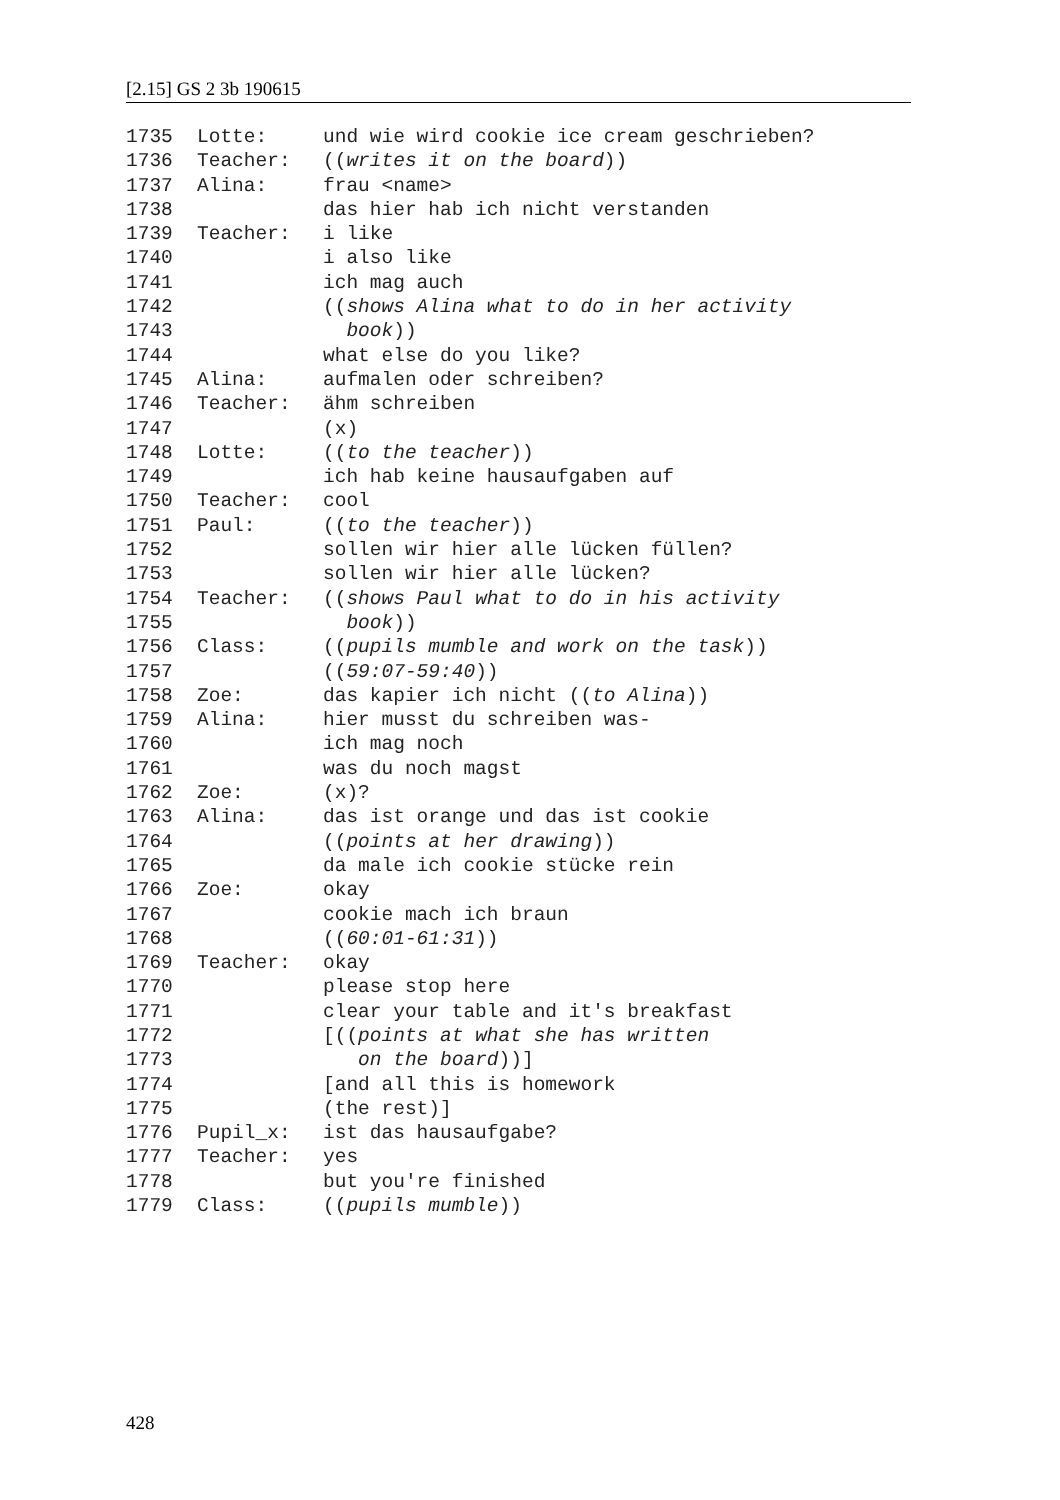[2.15] GS 2 3b 190615
1735 Lotte: und wie wird cookie ice cream geschrieben?
1736 Teacher: ((writes it on the board))
1737 Alina: frau <name>
1738 das hier hab ich nicht verstanden
1739 Teacher: i like
1740 i also like
1741 ich mag auch
1742 ((shows Alina what to do in her activity
1743 book))
1744 what else do you like?
1745 Alina: aufmalen oder schreiben?
1746 Teacher: ähm schreiben
1747 (x)
1748 Lotte: ((to the teacher))
1749 ich hab keine hausaufgaben auf
1750 Teacher: cool
1751 Paul: ((to the teacher))
1752 sollen wir hier alle lücken füllen?
1753 sollen wir hier alle lücken?
1754 Teacher: ((shows Paul what to do in his activity
1755 book))
1756 Class: ((pupils mumble and work on the task))
1757 ((59:07-59:40))
1758 Zoe: das kapier ich nicht ((to Alina))
1759 Alina: hier musst du schreiben was-
1760 ich mag noch
1761 was du noch magst
1762 Zoe: (x)?
1763 Alina: das ist orange und das ist cookie
1764 ((points at her drawing))
1765 da male ich cookie stücke rein
1766 Zoe: okay
1767 cookie mach ich braun
1768 ((60:01-61:31))
1769 Teacher: okay
1770 please stop here
1771 clear your table and it's breakfast
1772 [((points at what she has written
1773 on the board))]
1774 [and all this is homework
1775 (the rest)]
1776 Pupil_x: ist das hausaufgabe?
1777 Teacher: yes
1778 but you're finished
1779 Class: ((pupils mumble))
428